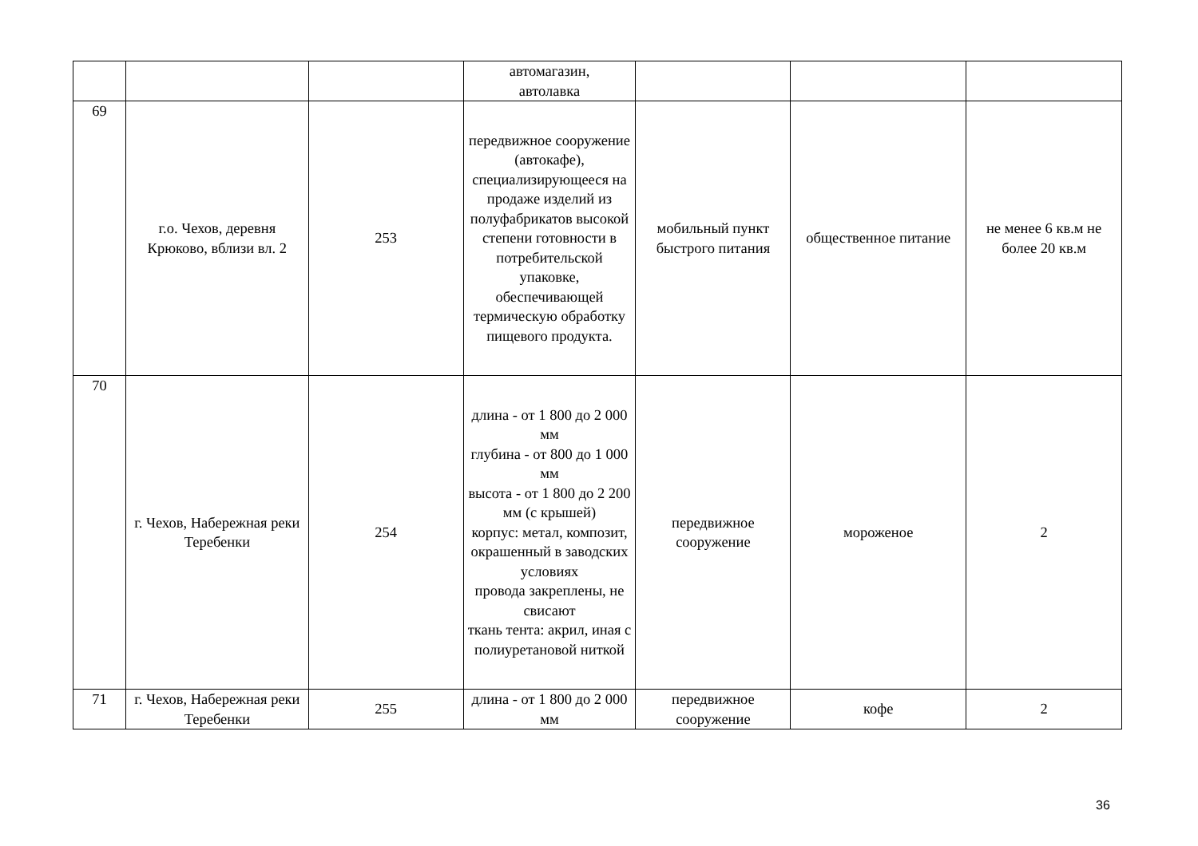| | | | автомагазин, автолавка | | | |
| 69 | г.о. Чехов, деревня Крюково, вблизи вл. 2 | 253 | передвижное сооружение (автокафе), специализирующееся на продаже изделий из полуфабрикатов высокой степени готовности в потребительской упаковке, обеспечивающей термическую обработку пищевого продукта. | мобильный пункт быстрого питания | общественное питание | не менее 6 кв.м не более 20 кв.м |
| 70 | г. Чехов, Набережная реки Теребенки | 254 | длина - от 1 800 до 2 000 мм глубина - от 800 до 1 000 мм высота - от 1 800 до 2 200 мм (с крышей) корпус: метал, композит, окрашенный в заводских условиях провода закреплены, не свисают ткань тента: акрил, иная с полиуретановой ниткой | передвижное сооружение | мороженое | 2 |
| 71 | г. Чехов, Набережная реки Теребенки | 255 | длина - от 1 800 до 2 000 мм | передвижное сооружение | кофе | 2 |
36